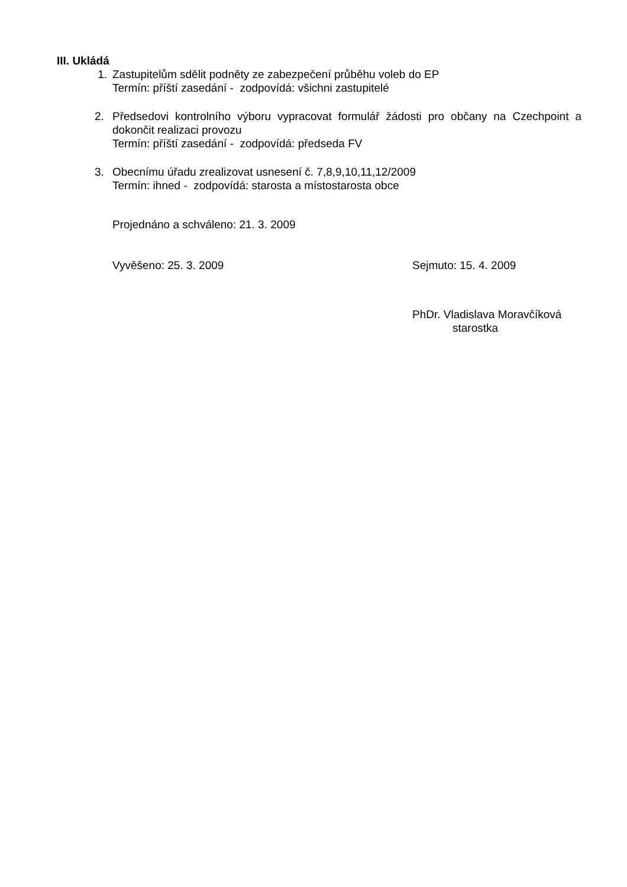III. Ukládá
1. Zastupitelům sdělit podněty ze zabezpečení průběhu voleb do EP
Termín: příští zasedání - zodpovídá: všichni zastupitelé
2. Předsedovi kontrolního výboru vypracovat formulář žádosti pro občany na Czechpoint a dokončit realizaci provozu
Termín: příští zasedání - zodpovídá: předseda FV
3. Obecnímu úřadu zrealizovat usnesení č. 7,8,9,10,11,12/2009
Termín: ihned - zodpovídá: starosta a místostarosta obce
Projednáno a schváleno: 21. 3. 2009
Vyvěšeno: 25. 3. 2009 Sejmuto: 15. 4. 2009
PhDr. Vladislava Moravčíková
starostka